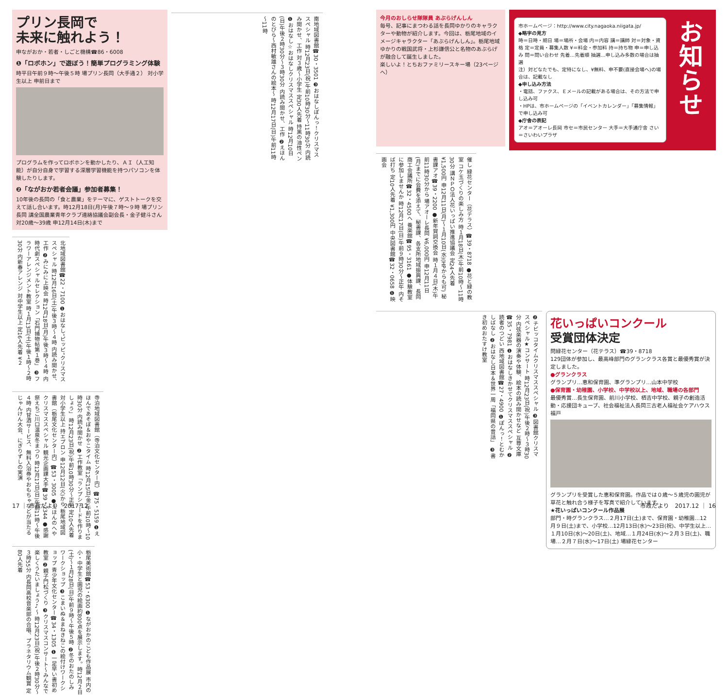プリン長岡で
未来に触れよう！
申ながおか・若者・しごと機構☎86・6008
❶「ロボホン」で遊ぼう！簡単プログラミング体験
時平日午前９時～午後５時 場プリン長岡（大手通２） 対小学生以上 申前日まで
プログラムを作ってロボホンを動かしたり、ＡＩ（人工知能）が自分自身で学習する深層学習機能を持つパソコンを体験したりします。
❷「ながおか若者会議」参加者募集！
10年後の長岡の「食と農業」をテーマに、ゲストトークを交えて話し合います。時12月18日(月)午後７時～９時 場プリン長岡 講全国農業青年クラブ連絡協議会副会長・金子健斗さん 対20歳～39歳 申12月14日(木)まで
南地域図書館☎30・3501 ❸おはなしぽんっ！クリスマススペシャル 時12月23日(祝)午前10時30分～11時30分 内読み聞かせ、工作 対３歳～小学生 定30人先着 持黒の油性ペン ❶おはなし☆おはなしクリスマススペシャル 時12月10日(日)午後２時30分～３時30分 内読み聞かせ、工作 ❷えほんのとびら～西村敏雄さんの絵本～ 時12月17日(日)午前11時～11時
北地域図書館☎22・7100 ❶おはなし“ピッピ”クリスマススペシャル 時12月16日(土)午後３時～４時 内読み聞かせ、工作 ❷みにみに上映会 時12月18日(月)午後３時～４時 内時代劇スペシャルセレクション「石門捕物帖第１巻」 ❸フラワーアレンジメント教室 時１月13日(土)午後１時～２時30分 内新春アレンジ 対中学生以上 定16人先着 ¥２
寺泊地域図書館（寺泊文化センター内）☎75・5159 ❶えほんであそぼ＆おやこタイム 時12月15日(金)午前10時～10時30分 内読み聞かせ ❷工作教室「ランプシェードを作りましょう」 時12月23日(祝)午前10時30分～正午 定10人先着 対小学生以上 持エプロン 申12月12日(火)から 栃尾地域図書館（栃尾文化センター内）☎53・3005 ●えほんのへやクリスマススペシャル 観光企画課大手☎39・2344 ●感謝祭えちご川口温泉冬まつり 時12月17日(日)午前11時～午後４時 内甘酒サービス、無料入浴券やおもちゃなどが当たるじゃんけん大会、にぎりずしの実演
栃尾美術館☎53・6300 ❶ながおかのこども作品展 市内の小・中学生と園児の絵画約800点を展示します。時12月２日(土)～１月28日(日)午前９時～午後５時 ❷冬のおたのしみワークショップ ❸こまいぬ＆まねきねこの絵付けワークショップ 青少年文化センター☎34・1305 ❶一足早い書初め教室 ❷親子門松づくり ❸クリスマスコンサート～みんなで楽しくうたいましょう♪～ 時12月23日(祝)午後２時30分～３時55分 内長岡高校音楽部の合唱、プラネタリウム観賞 定80人先着
17 ｜ 市政だより　2017.12
今月のおしらせ隊隊員 あぶらげんしん
毎号、記事にまつわる話を長岡ゆかりのキャラクターや動物が紹介します。今回は、栃尾地域のイメージキャラクター「あぶらげんしん」。栃尾地域ゆかりの戦国武将・上杉謙信公と名物のあぶらげが融合して誕生しました。
楽しいよ！とちおファミリースキー場（23ページへ）
市ホームページ：http://www.city.nagaoka.niigata.jp/
◆略字の見方
時＝日時・期日 場＝場所・会場 内＝内容 講＝講師 対＝対象・資格 定＝定員・募集人数 ¥＝料金・参加料 持＝持ち物 申＝申し込み 問＝問い合わせ 先着…先着順 抽選…申し込み多数の場合は抽選
注）対どなたでも、定特になし、¥無料、申不要(直接会場へ)の場合は、記載なし
◆申し込み方法
・電話、ファクス、Ｅメールの記載がある場合は、その方法で申し込み可
・HPは、市ホームページの「イベントカレンダー」「募集情報」で申し込み可
◆庁舎の表記
アオ＝アオーレ長岡 市セ＝市民センター 大手＝大手通庁舎 さい＝さいわいプラザ
お知らせ
催し 緑花センター（花テラス）☎39・8718 ●花と緑の教室 コケ玉づくりの楽しみ方 時１月18日(木)午前10時～11時30分 講ＮＰＯ法人花いっぱい推進協議会 定24人先着 ¥1,500円 申12月11日(月)～１月10日(水)(HPからも可) 秘書課アオ☎39・2200 ●新年賀詞交換会 時１月４日(木)午前11時30分から 場アオーレ長岡 ¥6,000円 申12月11日(月)までに会費を添えて、秘書課、各支所地域振興課、長岡商工会議所☎32・4500へ 養楽館☎95・3161 ●体験教室に参加しませんか 時12月17日(日)午前９時30分～正午 内そば打ち 定10人先着 ¥1,300円 中央図書館☎32・0658 ❶映画会
❷チビッコタイムクリスマススペシャル ❸図書館クリスマスペシャル★コンサート 時12月23日(祝)午後２時～３時30分 内弦楽器の演奏や体験、絵本の読み聞かせなど 互尊文庫☎35・7981 ❶おはなしきかせてクリスマススペシャル ❷読者のつどい 西地域図書館☎27・4900 ❶ぽんっ！とむかしばなし ❷おはなし日本＆世界一周「福岡県の昔話」 ❸書き初めおたすけ教室
花いっぱいコンクール
受賞団体決定
問緑花センター（花テラス）☎39・8718
129団体が参加し、最高峰部門のグランクラス各賞と最優秀賞が決定しました。
●グランクラス
グランプリ…恵和保育園、準グランプリ…山本中学校
●保育園・幼稚園、小学校、中学校以上、地域、職場の各部門
最優秀賞…長生保育園、前川小学校、栖吉中学校、親子の創造活動・応援団キューブ、社会福祉法人長岡三古老人福祉会ケアハウス福戸
グランプリを受賞した恵和保育園。作品では０歳～５歳児の園児が草花と触れ合う様子を写真で紹介しています。
★花いっぱいコンクール作品展
部門・時グランクラス…２月17日(土)まで、保育園・幼稚園…12月９日(土)まで、小学校…12月13日(水)～23日(祝)、中学生以上…１月10日(水)～20日(土)、地域…１月24日(水)～２月３日(土)、職場…２月７日(水)～17日(土) 場緑花センター
市政だより　2017.12 ｜ 16